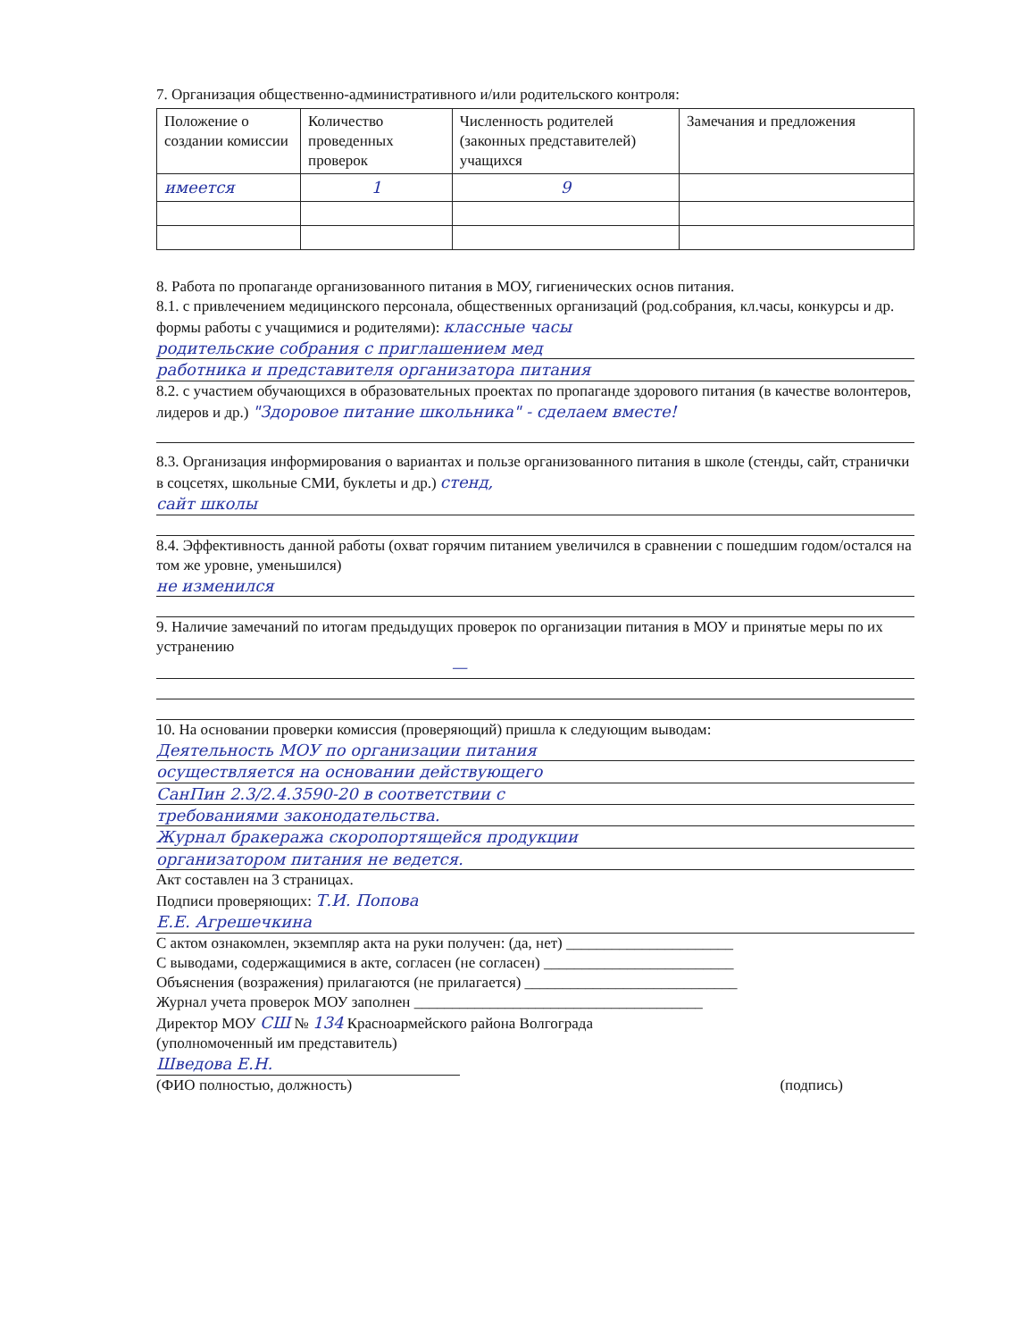7. Организация общественно-административного и/или родительского контроля:
| Положение о создании комиссии | Количество проведенных проверок | Численность родителей (законных представителей) учащихся | Замечания и предложения |
| --- | --- | --- | --- |
| имеется | 1 | 9 | |
8. Работа по пропаганде организованного питания в МОУ, гигиенических основ питания.
8.1. с привлечением медицинского персонала, общественных организаций (род.собрания, кл.часы, конкурсы и др. формы работы с учащимися и родителями): классные часы
родительские собрания с приглашением мед
работника и представителя организатора питания
8.2. с участием обучающихся в образовательных проектах по пропаганде здорового питания (в качестве волонтеров, лидеров и др.) "Здоровое питание школьника" - сделаем вместе!
8.3. Организация информирования о вариантах и пользе организованного питания в школе (стенды, сайт, странички в соцсетях, школьные СМИ, буклеты и др.) стенд,
сайт школы
8.4. Эффективность данной работы (охват горячим питанием увеличился в сравнении с пошедшим годом/остался на том же уровне, уменьшился)
не изменился
9. Наличие замечаний по итогам предыдущих проверок по организации питания в МОУ и принятые меры по их устранению
—
10. На основании проверки комиссия (проверяющий) пришла к следующим выводам:
Деятельность МОУ по организации питания
осуществляется на основании действующего
СанПин 2.3/2.4.3590-20 в соответствии с
требованиями законодательства.
Журнал бракеража скоропортящейся продукции
организатором питания не ведется.
Акт составлен на 3 страницах.
Подписи проверяющих: Т.И. Попова
Е.Е. Агрешечкина
С актом ознакомлен, экземпляр акта на руки получен: (да, нет) ______________________
С выводами, содержащимися в акте, согласен (не согласен) _________________________
Объяснения (возражения) прилагаются (не прилагается) ____________________________
Журнал учета проверок МОУ заполнен ______________________________________
Директор МОУ СШ № 134 Красноармейского района Волгограда
(уполномоченный им представитель)
Шведова Е.Н.
(ФИО полностью, должность) (подпись)